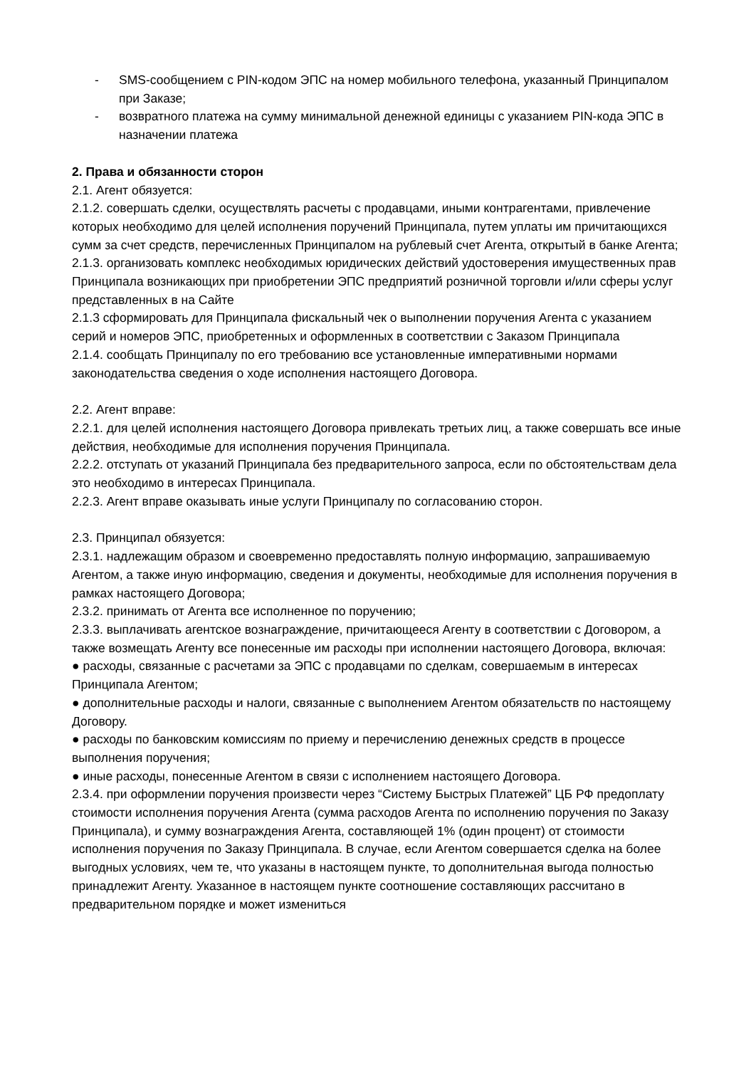- SMS-сообщением с PIN-кодом ЭПС на номер мобильного телефона, указанный Принципалом при Заказе;
- возвратного платежа на сумму минимальной денежной единицы с указанием PIN-кода ЭПС в назначении платежа
2. Права и обязанности сторон
2.1. Агент обязуется:
2.1.2. совершать сделки, осуществлять расчеты с продавцами, иными контрагентами, привлечение которых необходимо для целей исполнения поручений Принципала, путем уплаты им причитающихся сумм за счет средств, перечисленных Принципалом на рублевый счет Агента, открытый в банке Агента;
2.1.3. организовать комплекс необходимых юридических действий удостоверения имущественных прав Принципала возникающих при приобретении ЭПС предприятий розничной торговли и/или сферы услуг представленных в на Сайте
2.1.3 сформировать для Принципала фискальный чек о выполнении поручения Агента с указанием серий и номеров ЭПС, приобретенных и оформленных в соответствии с Заказом Принципала
2.1.4. сообщать Принципалу по его требованию все установленные императивными нормами законодательства сведения о ходе исполнения настоящего Договора.
2.2. Агент вправе:
2.2.1. для целей исполнения настоящего Договора привлекать третьих лиц, а также совершать все иные действия, необходимые для исполнения поручения Принципала.
2.2.2. отступать от указаний Принципала без предварительного запроса, если по обстоятельствам дела это необходимо в интересах Принципала.
2.2.3. Агент вправе оказывать иные услуги Принципалу по согласованию сторон.
2.3. Принципал обязуется:
2.3.1. надлежащим образом и своевременно предоставлять полную информацию, запрашиваемую Агентом, а также иную информацию, сведения и документы, необходимые для исполнения поручения в рамках настоящего Договора;
2.3.2. принимать от Агента все исполненное по поручению;
2.3.3. выплачивать агентское вознаграждение, причитающееся Агенту в соответствии с Договором, а также возмещать Агенту все понесенные им расходы при исполнении настоящего Договора, включая:
● расходы, связанные с расчетами за ЭПС с продавцами по сделкам, совершаемым в интересах Принципала Агентом;
● дополнительные расходы и налоги, связанные с выполнением Агентом обязательств по настоящему Договору.
● расходы по банковским комиссиям по приему и перечислению денежных средств в процессе выполнения поручения;
● иные расходы, понесенные Агентом в связи с исполнением настоящего Договора.
2.3.4. при оформлении поручения произвести через “Систему Быстрых Платежей” ЦБ РФ предоплату стоимости исполнения поручения Агента (сумма расходов Агента по исполнению поручения по Заказу Принципала), и сумму вознаграждения Агента, составляющей 1% (один процент) от стоимости исполнения поручения по Заказу Принципала. В случае, если Агентом совершается сделка на более выгодных условиях, чем те, что указаны в настоящем пункте, то дополнительная выгода полностью принадлежит Агенту. Указанное в настоящем пункте соотношение составляющих рассчитано в предварительном порядке и может измениться